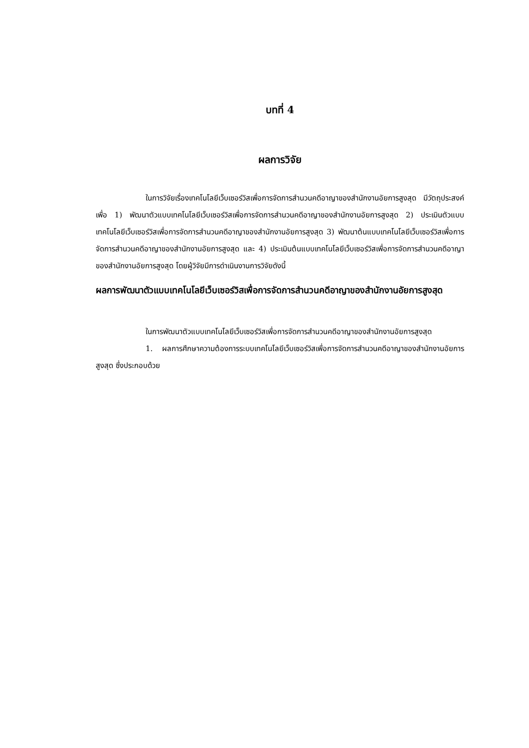บทที่ 4
ผลการวิจัย
ในการวิจัยเรื่องเทคโนโลยีเว็บเซอร์วิสเพื่อการจัดการสำนวนคดีอาญาของสำนักงานอัยการสูงสุด มีวัตถุประสงค์เพื่อ 1) พัฒนาตัวแบบเทคโนโลยีเว็บเซอร์วิสเพื่อการจัดการสำนวนคดีอาญาของสำนักงานอัยการสูงสุด 2) ประเมินตัวแบบเทคโนโลยีเว็บเซอร์วิสเพื่อการจัดการสำนวนคดีอาญาของสำนักงานอัยการสูงสุด 3) พัฒนาต้นแบบเทคโนโลยีเว็บเซอร์วิสเพื่อการจัดการสำนวนคดีอาญาของสำนักงานอัยการสูงสุด และ 4) ประเมินต้นแบบเทคโนโลยีเว็บเซอร์วิสเพื่อการจัดการสำนวนคดีอาญาของสำนักงานอัยการสูงสุด โดยผู้วิจัยมีการดำเนินงานการวิจัยดังนี้
ผลการพัฒนาตัวแบบเทคโนโลยีเว็บเซอร์วิสเพื่อการจัดการสำนวนคดีอาญาของสำนักงานอัยการสูงสุด
ในการพัฒนาตัวแบบเทคโนโลยีเว็บเซอร์วิสเพื่อการจัดการสำนวนคดีอาญาของสำนักงานอัยการสูงสุด
1. ผลการศึกษาความต้องการระบบเทคโนโลยีเว็บเซอร์วิสเพื่อการจัดการสำนวนคดีอาญาของสำนักงานอัยการสูงสุด ซึ่งประกอบด้วย